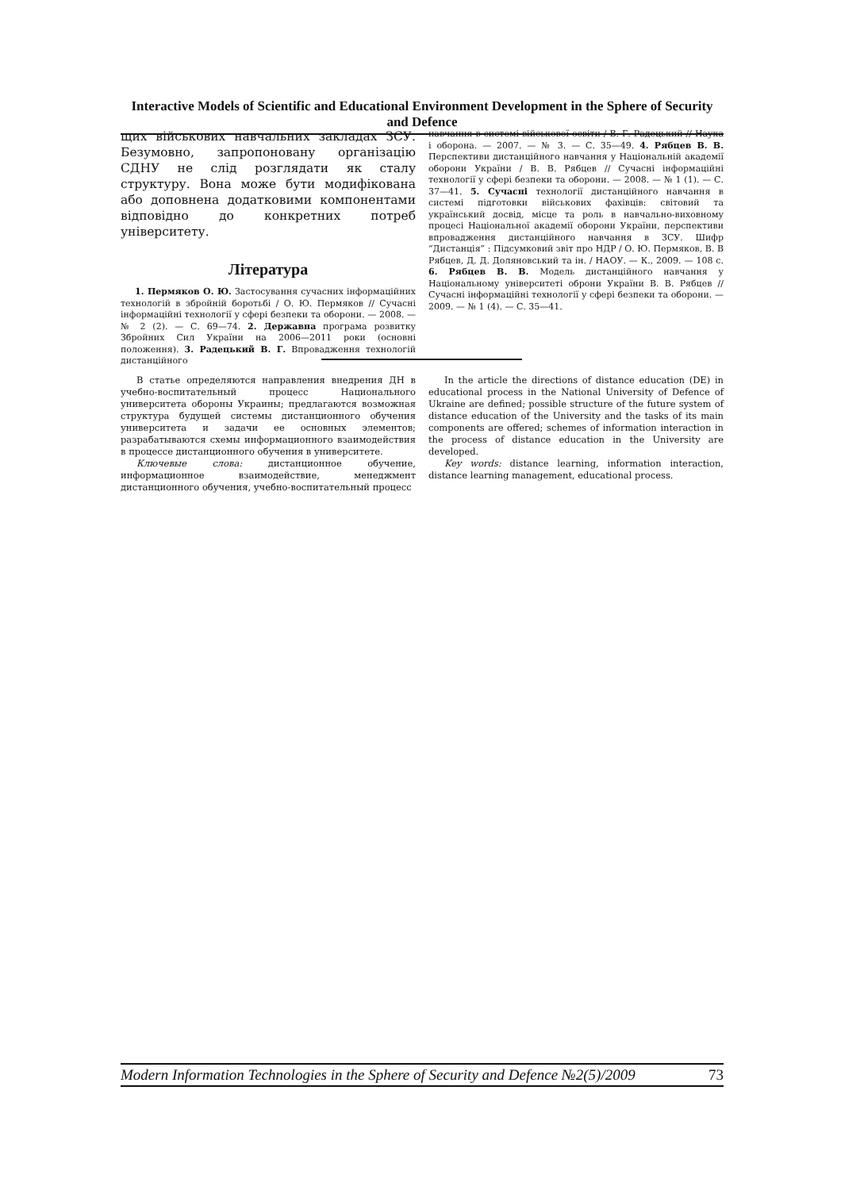Interactive Models of Scientific and Educational Environment Development in the Sphere of Security and Defence
щих військових навчальних закладах ЗСУ. Безумовно, запропоновану організацію СДНУ не слід розглядати як сталу структуру. Вона може бути модифікована або доповнена додатковими компонентами відповідно до конкретних потреб університету.
Література
1. Пермяков О. Ю. Застосування сучасних інформаційних технологій в збройній боротьбі / О. Ю. Пермяков // Сучасні інформаційні технології у сфері безпеки та оборони. — 2008. — № 2 (2). — С. 69—74. 2. Державна програма розвитку Збройних Сил України на 2006—2011 роки (основні положення). 3. Радецький В. Г. Впровадження технологій дистанційного
навчання в системі військової освіти / В. Г. Радецький // Наука і оборона. — 2007. — № 3. — С. 35—49. 4. Рябцев В. В. Перспективи дистанційного навчання у Національній академії оборони України / В. В. Рябцев // Сучасні інформаційні технології у сфері безпеки та оборони. — 2008. — № 1 (1). — С. 37—41. 5. Сучасні технології дистанційного навчання в системі підготовки військових фахівців: світовий та український досвід, місце та роль в навчально-виховному процесі Національної академії оборони України, перспективи впровадження дистанційного навчання в ЗСУ. Шифр “Дистанція” : Підсумковий звіт про НДР / О. Ю. Пермяков, В. В Рябцев, Д. Д. Доляновський та ін. / НАОУ. — К., 2009. — 108 с. 6. Рябцев В. В. Модель дистанційного навчання у Національному університеті оброни України В. В. Рябцев // Сучасні інформаційні технології у сфері безпеки та оборони. — 2009. — № 1 (4). — С. 35—41.
В статье определяются направления внедрения ДН в учебно-воспитательный процесс Национального университета обороны Украины; предлагаются возможная структура будущей системы дистанционного обучения университета и задачи ее основных элементов; разрабатываются схемы информационного взаимодействия в процессе дистанционного обучения в университете.
Ключевые слова: дистанционное обучение, информационное взаимодействие, менеджмент дистанционного обучения, учебно-воспитательный процесс
In the article the directions of distance education (DE) in educational process in the National University of Defence of Ukraine are defined; possible structure of the future system of distance education of the University and the tasks of its main components are offered; schemes of information interaction in the process of distance education in the University are developed.
Key words: distance learning, information interaction, distance learning management, educational process.
Modern Information Technologies in the Sphere of Security and Defence №2(5)/2009 73